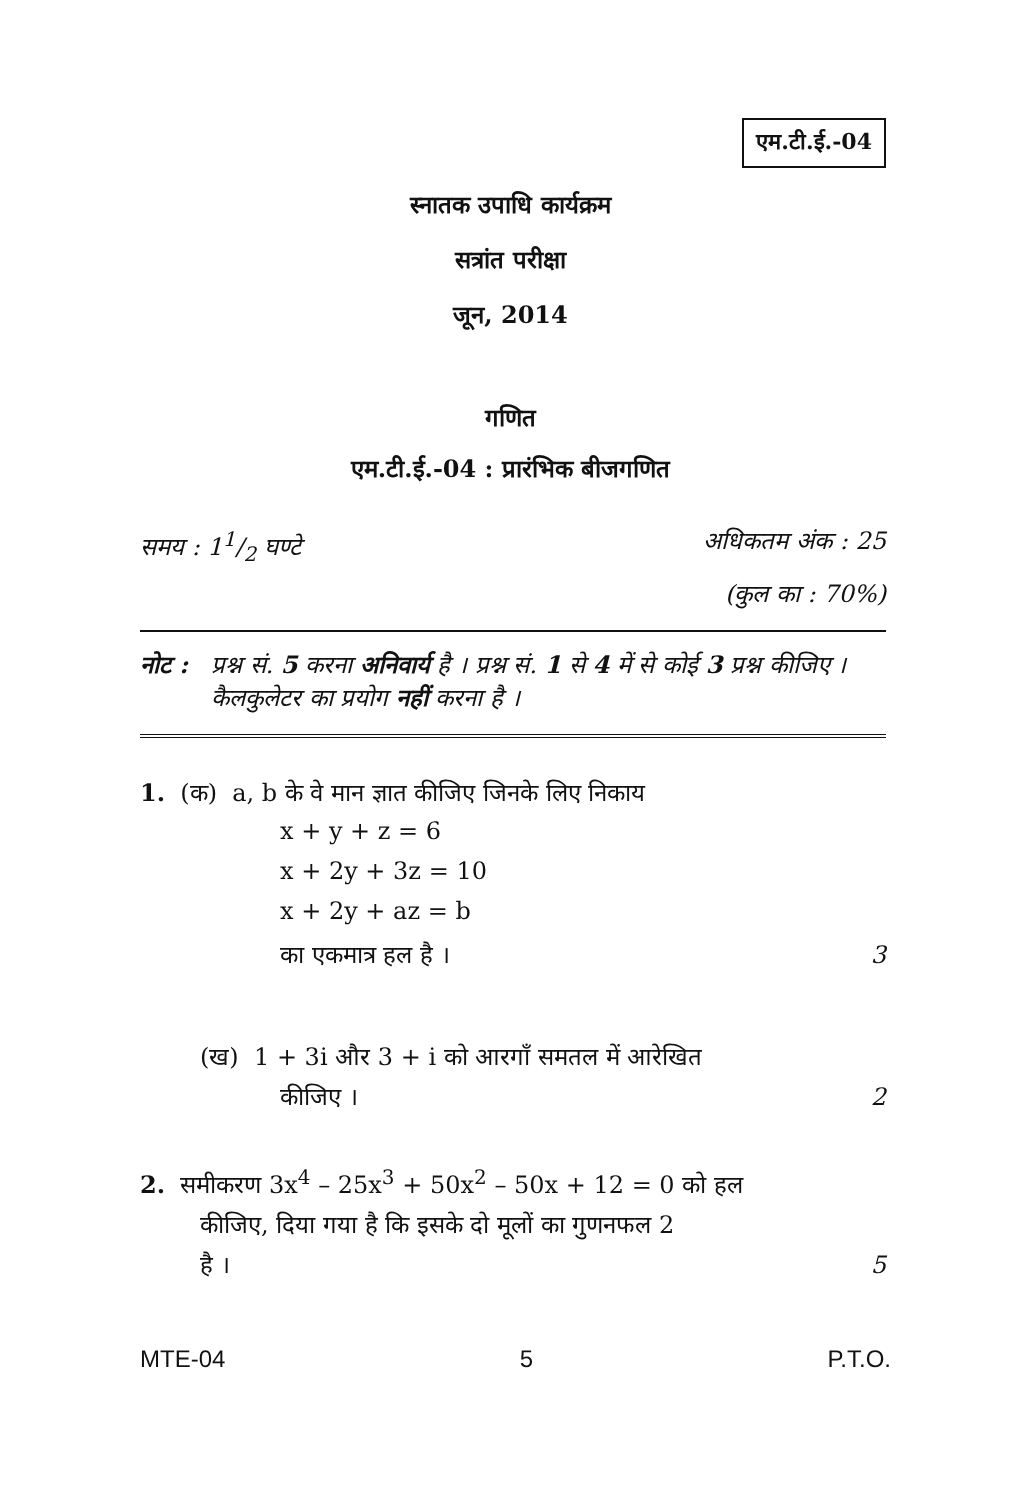एम.टी.ई.-04
स्नातक उपाधि कार्यक्रम
सत्रांत परीक्षा
जून, 2014
गणित
एम.टी.ई.-04 : प्रारंभिक बीजगणित
समय : 11/2 घण्टे अधिकतम अंक : 25
(कुल का : 70%)
नोट : प्रश्न सं. 5 करना अनिवार्य है । प्रश्न सं. 1 से 4 में से कोई 3 प्रश्न कीजिए । कैलकुलेटर का प्रयोग नहीं करना है ।
1. (क) a, b के वे मान ज्ञात कीजिए जिनके लिए निकाय
x + y + z = 6
x + 2y + 3z = 10
x + 2y + az = b
का एकमात्र हल है । 3
(ख) 1 + 3i और 3 + i को आरगाँ समतल में आरेखित
कीजिए । 2
2. समीकरण 3x<sup>4</sup> – 25x<sup>3</sup> + 50x<sup>2</sup> – 50x + 12 = 0 को हल
कीजिए, दिया गया है कि इसके दो मूलों का गुणनफल 2
है । 5
MTE-04 5 P.T.O.